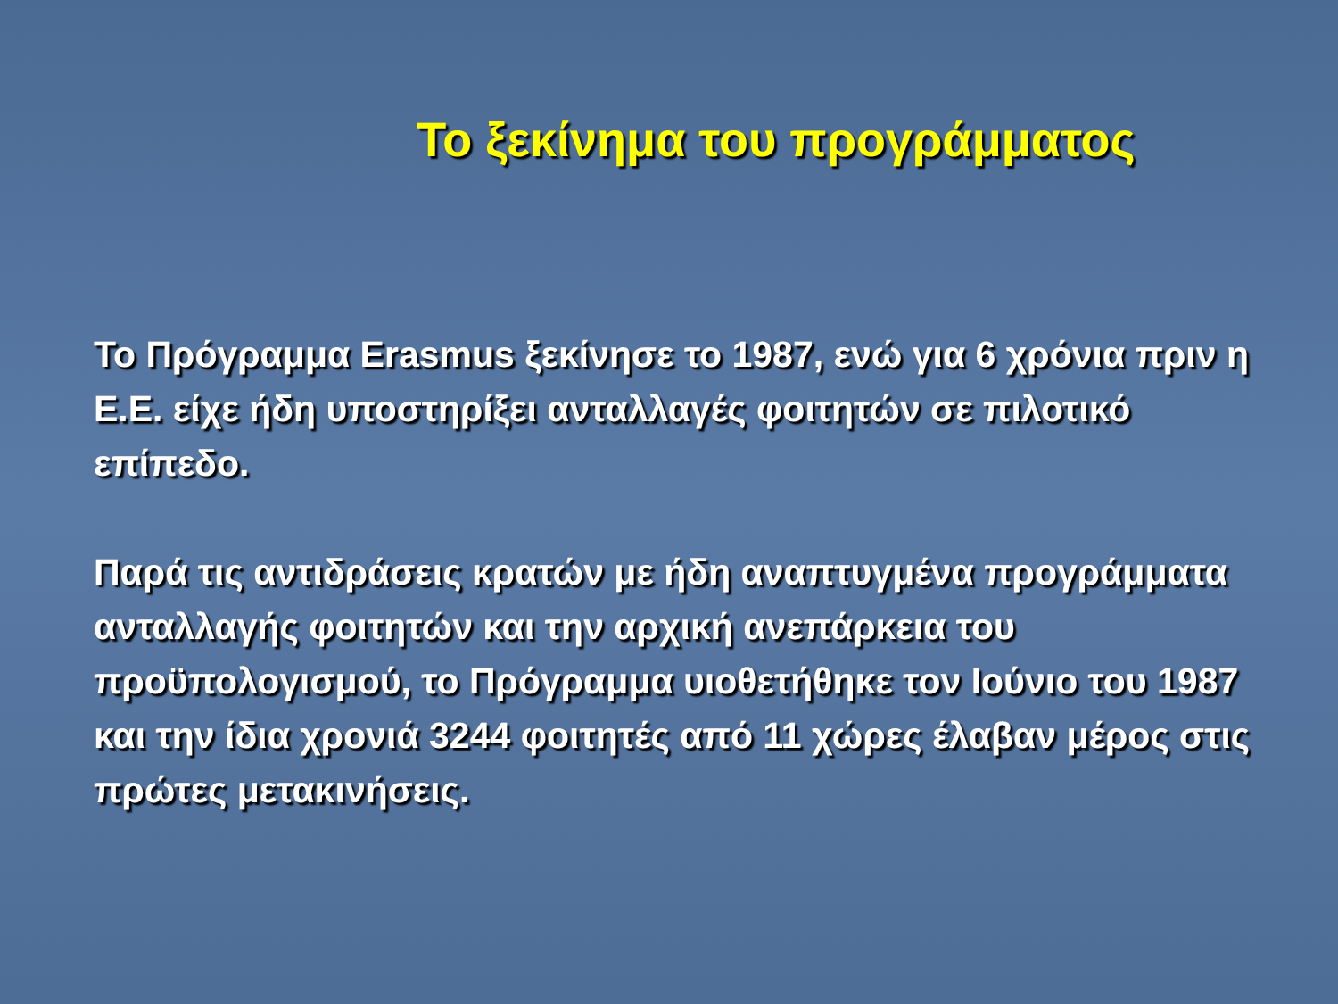Το ξεκίνημα του προγράμματος
Το Πρόγραμμα Erasmus ξεκίνησε το 1987, ενώ για 6 χρόνια πριν η Ε.Ε. είχε ήδη υποστηρίξει ανταλλαγές φοιτητών σε πιλοτικό επίπεδο.
Παρά τις αντιδράσεις κρατών με ήδη αναπτυγμένα προγράμματα ανταλλαγής φοιτητών και την αρχική ανεπάρκεια του προϋπολογισμού, το Πρόγραμμα υιοθετήθηκε τον Ιούνιο του 1987 και την ίδια χρονιά 3244 φοιτητές από 11 χώρες έλαβαν μέρος στις πρώτες μετακινήσεις.